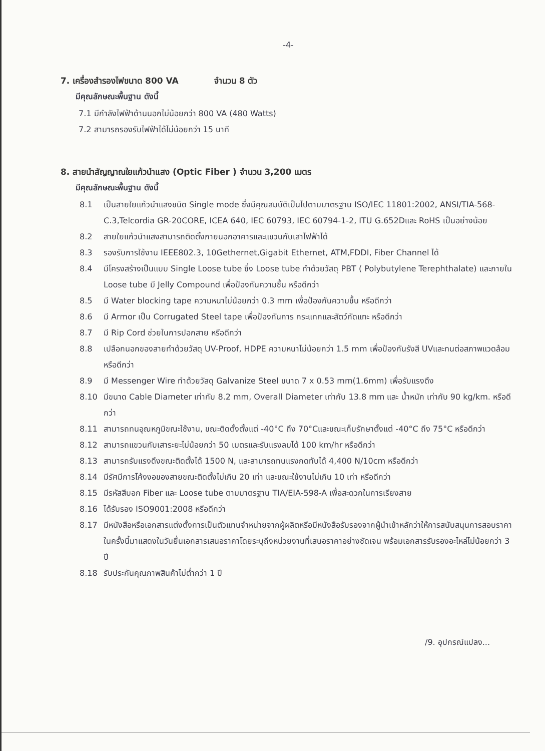-4-
7. เครื่องสำรองไฟขนาด 800 VA จำนวน 8 ตัว
มีคุณลักษณะพื้นฐาน ดังนี้
7.1 มีกำลังไฟฟ้าด้านนอกไม่น้อยกว่า 800 VA (480 Watts)
7.2 สามารถรองรับไฟฟ้าได้ไม่น้อยกว่า 15 นาที
8. สายนำสัญญาณใยแก้วนำแสง (Optic Fiber ) จำนวน 3,200 เมตร
มีคุณลักษณะพื้นฐาน ดังนี้
8.1 เป็นสายใยแก้วนำแสงชนิด Single mode ซึ่งมีคุณสมบัติเป็นไปตามมาตรฐาน ISO/IEC 11801:2002, ANSI/TIA-568-C.3,Telcordia GR-20CORE, ICEA 640, IEC 60793, IEC 60794-1-2, ITU G.652Dและ RoHS เป็นอย่างน้อย
8.2 สายใยแก้วนำแสงสามารถติดตั้งภายนอกอาคารและแขวนกับเสาไฟฟ้าได้
8.3 รองรับการใช้งาน IEEE802.3, 10Gethernet,Gigabit Ethernet, ATM,FDDI, Fiber Channel ได้
8.4 มีโครงสร้างเป็นแบบ Single Loose tube ซึ่ง Loose tube ทำด้วยวัสดุ PBT ( Polybutylene Terephthalate) และภายใน Loose tube มี Jelly Compound เพื่อป้องกันความชื้น หรือดีกว่า
8.5 มี Water blocking tape ความหนาไม่น้อยกว่า 0.3 mm เพื่อป้องกันความชื้น หรือดีกว่า
8.6 มี Armor เป็น Corrugated Steel tape เพื่อป้องกันการ กระแทกและสัตว์กัดแทะ หรือดีกว่า
8.7 มี Rip Cord ช่วยในการปอกสาย หรือดีกว่า
8.8 เปลือกนอกของสายทำด้วยวัสดุ UV-Proof, HDPE ความหนาไม่น้อยกว่า 1.5 mm เพื่อป้องกันรังสี UVและทนต่อสภาพแวดล้อม หรือดีกว่า
8.9 มี Messenger Wire ทำด้วยวัสดุ Galvanize Steel ขนาด 7 x 0.53 mm(1.6mm) เพื่อรับแรงดึง
8.10 มีขนาด Cable Diameter เท่ากับ 8.2 mm, Overall Diameter เท่ากับ 13.8 mm และ น้ำหนัก เท่ากับ 90 kg/km. หรือดีกว่า
8.11 สามารถทนอุณหภูมิขณะใช้งาน, ขณะติดตั้งตั้งแต่ -40°C ถึง 70°Cและขณะเก็บรักษาตั้งแต่ -40°C ถึง 75°C หรือดีกว่า
8.12 สามารถแขวนกับเสาระยะไม่น้อยกว่า 50 เมตรและรับแรงลมได้ 100 km/hr หรือดีกว่า
8.13 สามารถรับแรงดึงขณะติดตั้งได้ 1500 N, และสามารถทนแรงกดทับได้ 4,400 N/10cm หรือดีกว่า
8.14 มีรัศมีการโค้งงอของสายขณะติดตั้งไม่เกิน 20 เท่า และขณะใช้งานไม่เกิน 10 เท่า หรือดีกว่า
8.15 มีรหัสสีบอก Fiber และ Loose tube ตามมาตรฐาน TIA/EIA-598-A เพื่อสะดวกในการเรียงสาย
8.16 ได้รับรอง ISO9001:2008 หรือดีกว่า
8.17 มีหนังสือหรือเอกสารแต่งตั้งการเป็นตัวแทนจำหน่ายจากผู้ผลิตหรือมีหนังสือรับรองจากผู้นำเข้าหลักว่าให้การสนับสนุนการสอบราคาในครั้งนี้มาแสดงในวันยื่นเอกสารเสนอราคาโดยระบุถึงหน่วยงานที่เสนอราคาอย่างชัดเจน พร้อมเอกสารรับรองอะไหล่ไม่น้อยกว่า 3 ปี
8.18 รับประกันคุณภาพสินค้าไม่ต่ำกว่า 1 ปี
/9. อุปกรณ์แปลง...